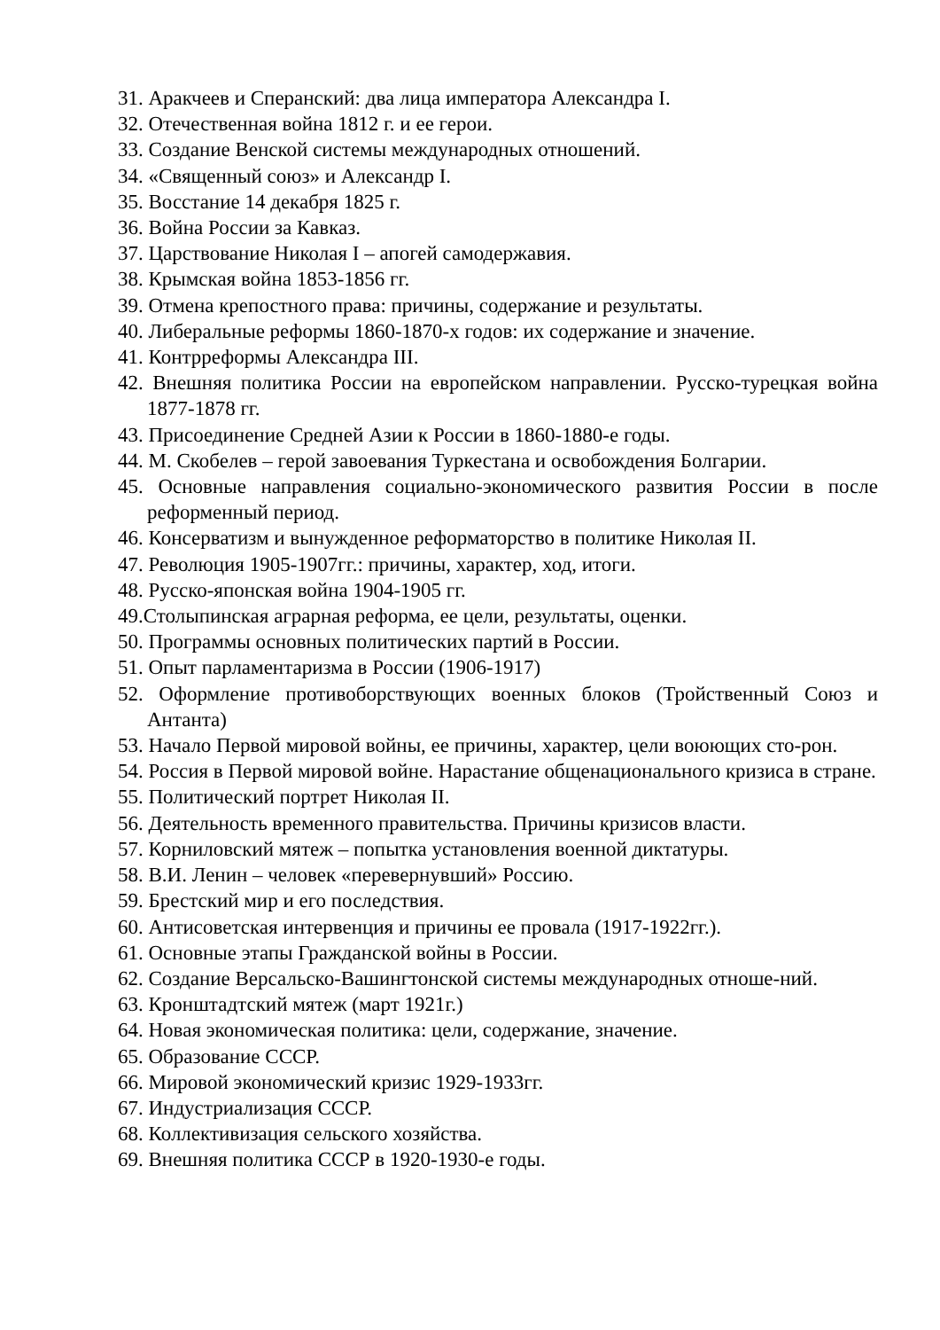31. Аракчеев и Сперанский: два лица императора Александра I.
32. Отечественная война 1812 г. и ее герои.
33. Создание Венской системы международных отношений.
34. «Священный союз» и Александр I.
35. Восстание 14 декабря 1825 г.
36. Война России за Кавказ.
37. Царствование Николая I – апогей самодержавия.
38. Крымская война 1853-1856 гг.
39. Отмена крепостного права: причины, содержание и результаты.
40. Либеральные реформы 1860-1870-х годов: их содержание и значение.
41. Контрреформы Александра III.
42. Внешняя политика России на европейском направлении. Русско-турецкая война 1877-1878 гг.
43. Присоединение Средней Азии к России в 1860-1880-е годы.
44. М. Скобелев – герой завоевания Туркестана и освобождения Болгарии.
45. Основные направления социально-экономического развития России в после реформенный период.
46. Консерватизм и вынужденное реформаторство в политике Николая II.
47. Революция 1905-1907гг.: причины, характер, ход, итоги.
48. Русско-японская война 1904-1905 гг.
49.Столыпинская аграрная реформа, ее цели, результаты, оценки.
50. Программы основных политических партий в России.
51. Опыт парламентаризма в России (1906-1917)
52. Оформление противоборствующих военных блоков (Тройственный Союз и Антанта)
53. Начало Первой мировой войны, ее причины, характер, цели воюющих сто-рон.
54. Россия в Первой мировой войне. Нарастание общенационального кризиса в стране.
55. Политический портрет Николая II.
56. Деятельность временного правительства. Причины кризисов власти.
57. Корниловский мятеж – попытка установления военной диктатуры.
58. В.И. Ленин – человек «перевернувший» Россию.
59. Брестский мир и его последствия.
60. Антисоветская интервенция и причины ее провала (1917-1922гг.).
61. Основные этапы Гражданской войны в России.
62. Создание Версальско-Вашингтонской системы международных отноше-ний.
63. Кронштадтский мятеж (март 1921г.)
64. Новая экономическая политика: цели, содержание, значение.
65. Образование СССР.
66. Мировой экономический кризис 1929-1933гг.
67. Индустриализация СССР.
68. Коллективизация сельского хозяйства.
69. Внешняя политика СССР в 1920-1930-е годы.